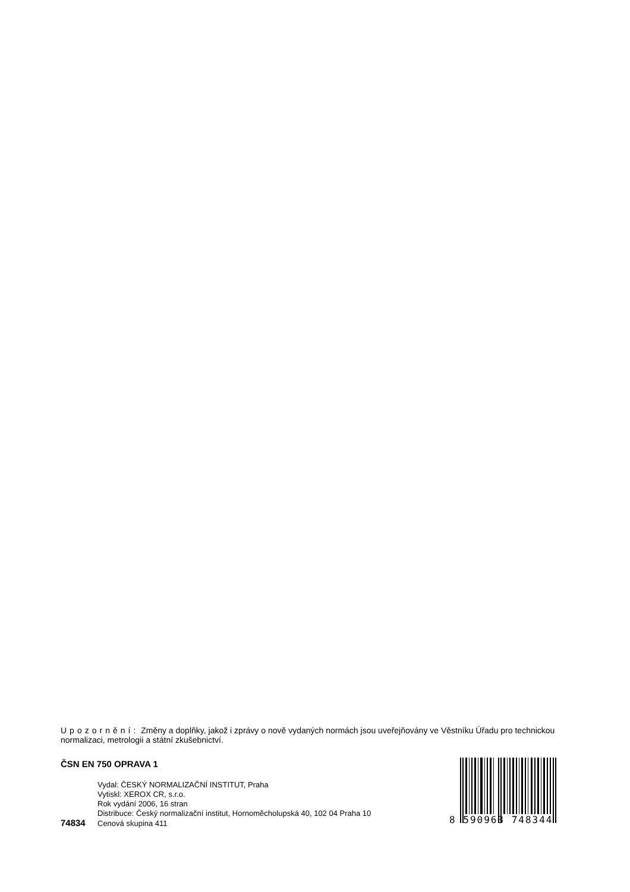Upozornění: Změny a doplňky, jakož i zprávy o nově vydaných normách jsou uveřejňovány ve Věstníku Úřadu pro technickou normalizaci, metrologii a státní zkušebnictví.
ČSN EN 750 OPRAVA 1
Vydal: ČESKÝ NORMALIZAČNÍ INSTITUT, Praha
Vytiskl: XEROX CR, s.r.o.
Rok vydání 2006, 16 stran
Distribuce: Český normalizační institut, Hornoměcholupská 40, 102 04 Praha 10
74834 Cenová skupina 411
8 590963 748344